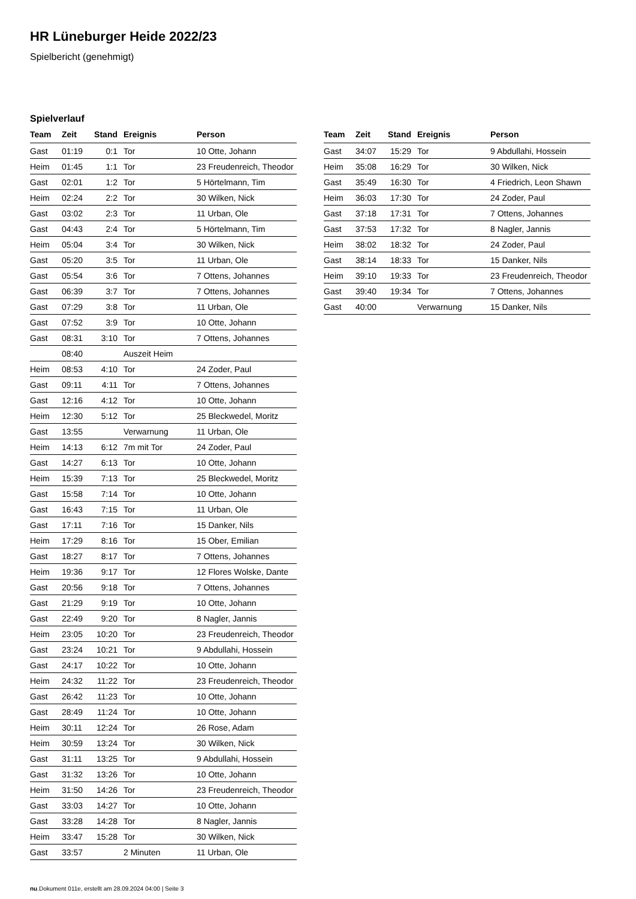HR Lüneburger Heide 2022/23
Spielbericht (genehmigt)
Spielverlauf
| Team | Zeit | Stand | Ereignis | Person |
| --- | --- | --- | --- | --- |
| Gast | 01:19 | 0:1 | Tor | 10 Otte, Johann |
| Heim | 01:45 | 1:1 | Tor | 23 Freudenreich, Theodor |
| Gast | 02:01 | 1:2 | Tor | 5 Hörtelmann, Tim |
| Heim | 02:24 | 2:2 | Tor | 30 Wilken, Nick |
| Gast | 03:02 | 2:3 | Tor | 11 Urban, Ole |
| Gast | 04:43 | 2:4 | Tor | 5 Hörtelmann, Tim |
| Heim | 05:04 | 3:4 | Tor | 30 Wilken, Nick |
| Gast | 05:20 | 3:5 | Tor | 11 Urban, Ole |
| Gast | 05:54 | 3:6 | Tor | 7 Ottens, Johannes |
| Gast | 06:39 | 3:7 | Tor | 7 Ottens, Johannes |
| Gast | 07:29 | 3:8 | Tor | 11 Urban, Ole |
| Gast | 07:52 | 3:9 | Tor | 10 Otte, Johann |
| Gast | 08:31 | 3:10 | Tor | 7 Ottens, Johannes |
| | 08:40 | | Auszeit Heim | |
| Heim | 08:53 | 4:10 | Tor | 24 Zoder, Paul |
| Gast | 09:11 | 4:11 | Tor | 7 Ottens, Johannes |
| Gast | 12:16 | 4:12 | Tor | 10 Otte, Johann |
| Heim | 12:30 | 5:12 | Tor | 25 Bleckwedel, Moritz |
| Gast | 13:55 | | Verwarnung | 11 Urban, Ole |
| Heim | 14:13 | 6:12 | 7m mit Tor | 24 Zoder, Paul |
| Gast | 14:27 | 6:13 | Tor | 10 Otte, Johann |
| Heim | 15:39 | 7:13 | Tor | 25 Bleckwedel, Moritz |
| Gast | 15:58 | 7:14 | Tor | 10 Otte, Johann |
| Gast | 16:43 | 7:15 | Tor | 11 Urban, Ole |
| Gast | 17:11 | 7:16 | Tor | 15 Danker, Nils |
| Heim | 17:29 | 8:16 | Tor | 15 Ober, Emilian |
| Gast | 18:27 | 8:17 | Tor | 7 Ottens, Johannes |
| Heim | 19:36 | 9:17 | Tor | 12 Flores Wolske, Dante |
| Gast | 20:56 | 9:18 | Tor | 7 Ottens, Johannes |
| Gast | 21:29 | 9:19 | Tor | 10 Otte, Johann |
| Gast | 22:49 | 9:20 | Tor | 8 Nagler, Jannis |
| Heim | 23:05 | 10:20 | Tor | 23 Freudenreich, Theodor |
| Gast | 23:24 | 10:21 | Tor | 9 Abdullahi, Hossein |
| Gast | 24:17 | 10:22 | Tor | 10 Otte, Johann |
| Heim | 24:32 | 11:22 | Tor | 23 Freudenreich, Theodor |
| Gast | 26:42 | 11:23 | Tor | 10 Otte, Johann |
| Gast | 28:49 | 11:24 | Tor | 10 Otte, Johann |
| Heim | 30:11 | 12:24 | Tor | 26 Rose, Adam |
| Heim | 30:59 | 13:24 | Tor | 30 Wilken, Nick |
| Gast | 31:11 | 13:25 | Tor | 9 Abdullahi, Hossein |
| Gast | 31:32 | 13:26 | Tor | 10 Otte, Johann |
| Heim | 31:50 | 14:26 | Tor | 23 Freudenreich, Theodor |
| Gast | 33:03 | 14:27 | Tor | 10 Otte, Johann |
| Gast | 33:28 | 14:28 | Tor | 8 Nagler, Jannis |
| Heim | 33:47 | 15:28 | Tor | 30 Wilken, Nick |
| Gast | 33:57 | | 2 Minuten | 11 Urban, Ole |
| Team | Zeit | Stand | Ereignis | Person |
| --- | --- | --- | --- | --- |
| Gast | 34:07 | 15:29 | Tor | 9 Abdullahi, Hossein |
| Heim | 35:08 | 16:29 | Tor | 30 Wilken, Nick |
| Gast | 35:49 | 16:30 | Tor | 4 Friedrich, Leon Shawn |
| Heim | 36:03 | 17:30 | Tor | 24 Zoder, Paul |
| Gast | 37:18 | 17:31 | Tor | 7 Ottens, Johannes |
| Gast | 37:53 | 17:32 | Tor | 8 Nagler, Jannis |
| Heim | 38:02 | 18:32 | Tor | 24 Zoder, Paul |
| Gast | 38:14 | 18:33 | Tor | 15 Danker, Nils |
| Heim | 39:10 | 19:33 | Tor | 23 Freudenreich, Theodor |
| Gast | 39:40 | 19:34 | Tor | 7 Ottens, Johannes |
| Gast | 40:00 | | Verwarnung | 15 Danker, Nils |
nu.Dokument 011e, erstellt am 28.09.2024 04:00 | Seite 3